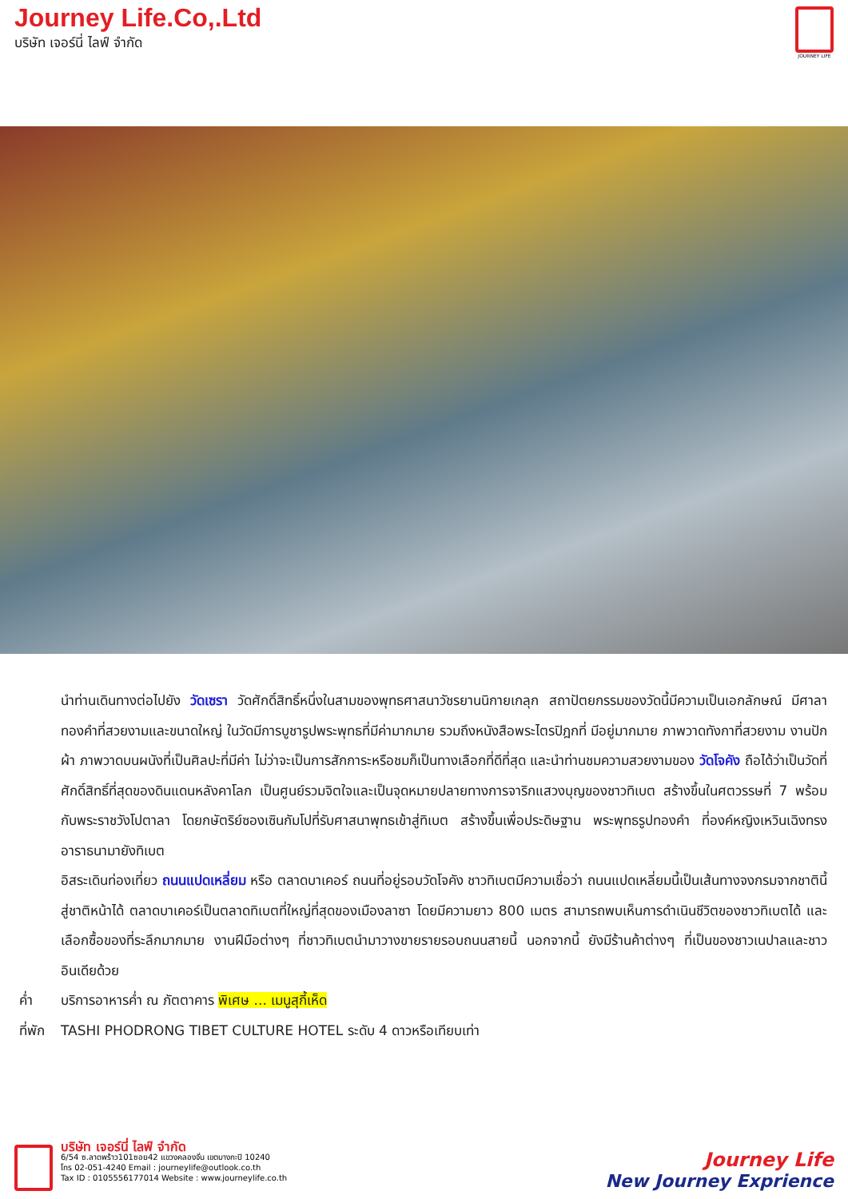Journey Life.Co,.Ltd
บริษัท เจอร์นี่ ไลฟ์ จำกัด
JOURNEY LIFE
นำท่านเดินทางต่อไปยัง วัดเซรา วัดศักดิ์สิทธิ์หนึ่งในสามของพุทธศาสนาวัชรยานนิกายเกลุก สถาปัตยกรรมของวัดนี้มีความเป็นเอกลักษณ์ มีศาลาทองคำที่สวยงามและขนาดใหญ่ ในวัดมีการบูชารูปพระพุทธที่มีค่ามากมาย รวมถึงหนังสือพระไตรปิฎกที่ มีอยู่มากมาย ภาพวาดทังกาที่สวยงาม งานปักผ้า ภาพวาดบนผนังที่เป็นศิลปะที่มีค่า ไม่ว่าจะเป็นการสักการะหรือชมก็เป็นทางเลือกที่ดีที่สุด และนำท่านชมความสวยงามของ วัดโจคัง ถือได้ว่าเป็นวัดที่ศักดิ์สิทธิ์ที่สุดของดินแดนหลังคาโลก เป็นศูนย์รวมจิตใจและเป็นจุดหมายปลายทางการจาริกแสวงบุญของชาวทิเบต สร้างขึ้นในศตวรรษที่ 7 พร้อมกับพระราชวังโปตาลา โดยกษัตริย์ซองเซินกัมโปที่รับศาสนาพุทธเข้าสู่ทิเบต สร้างขึ้นเพื่อประดิษฐาน พระพุทธรูปทองคำ ที่องค์หญิงเหวินเฉิงทรงอาราธนามายังทิเบต
อิสระเดินท่องเที่ยว ถนนแปดเหลี่ยม หรือ ตลาดบาเคอร์ ถนนที่อยู่รอบวัดโจคัง ชาวทิเบตมีความเชื่อว่า ถนนแปดเหลี่ยมนี้เป็นเส้นทางจงกรมจากชาตินี้สู่ชาติหน้าได้ ตลาดบาเคอร์เป็นตลาดทิเบตที่ใหญ่ที่สุดของเมืองลาซา โดยมีความยาว 800 เมตร สามารถพบเห็นการดำเนินชีวิตของชาวทิเบตได้ และเลือกซื้อของที่ระลึกมากมาย งานฝีมือต่างๆ ที่ชาวทิเบตนำมาวางขายรายรอบถนนสายนี้ นอกจากนี้ ยังมีร้านค้าต่างๆ ที่เป็นของชาวเนปาลและชาวอินเดียด้วย
ค่ำ บริการอาหารค่ำ ณ ภัตตาคาร พิเศษ ... เมนูสุกี้เห็ด
ที่พัก TASHI PHODRONG TIBET CULTURE HOTEL ระดับ 4 ดาวหรือเทียบเท่า
บริษัท เจอร์นี่ ไลฟ์ จำกัด
6/54 ซ.ลาดพร้าว101ซอย42 แขวงคลองจั่น เขตบางกะปิ 10240
โทร 02-051-4240 Email : journeylife@outlook.co.th
Tax ID : 0105556177014 Website : www.journeylife.co.th
Journey Life
New Journey Exprience